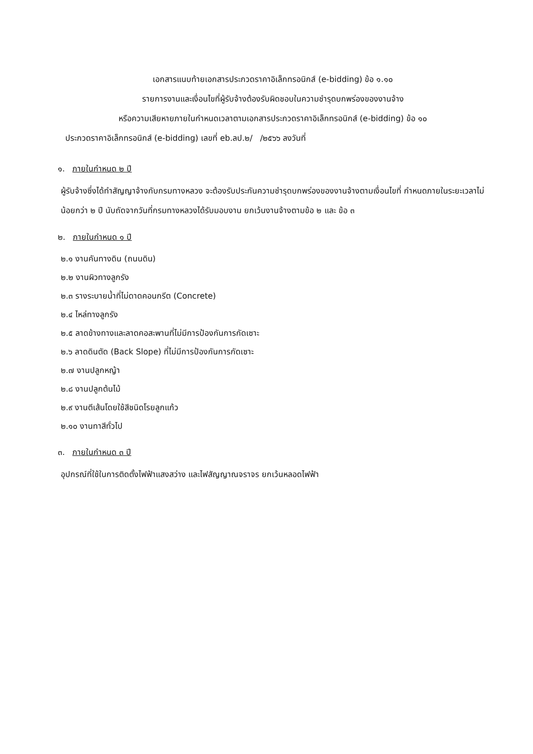เอกสารแนบท้ายเอกสารประกวดราคาอิเล็กทรอนิกส์ (e-bidding) ข้อ ๑.๑๐
รายการงานและเงื่อนไขที่ผู้รับจ้างต้องรับผิดชอบในความชำรุดบกพร่องของงานจ้าง
หรือความเสียหายภายในกำหนดเวลาตามเอกสารประกวดราคาอิเล็กทรอนิกส์ (e-bidding) ข้อ ๑๐
ประกวดราคาอิเล็กทรอนิกส์ (e-bidding) เลขที่ eb.ลป.๒/ /๒๕๖๖ ลงวันที่
๑. ภายในกำหนด ๒ ปี
ผู้รับจ้างซึ่งได้ทำสัญญาจ้างกับกรมทางหลวง จะต้องรับประกันความชำรุดบกพร่องของงานจ้างตามเงื่อนไขที่ กำหนดภายในระยะเวลาไม่น้อยกว่า ๒ ปี นับถัดจากวันที่กรมทางหลวงได้รับมอบงาน ยกเว้นงานจ้างตามข้อ ๒ และ ข้อ ๓
๒. ภายในกำหนด ๑ ปี
๒.๑ งานคันทางดิน (ถนนดิน)
๒.๒ งานผิวทางลูกรัง
๒.๓ รางระบายน้ำที่ไม่ดาดคอนกรีต (Concrete)
๒.๔ ไหล่ทางลูกรัง
๒.๕ ลาดข้างทางและลาดคอสะพานที่ไม่มีการป้องกันการกัดเซาะ
๒.๖ ลาดดินตัด (Back Slope) ที่ไม่มีการป้องกันการกัดเซาะ
๒.๗ งานปลูกหญ้า
๒.๘ งานปลูกต้นไม้
๒.๙ งานตีเส้นโดยใช้สีชนิดโรยลูกแก้ว
๒.๑๐ งานทาสีทั่วไป
๓. ภายในกำหนด ๓ ปี
อุปกรณ์ที่ใช้ในการติดตั้งไฟฟ้าแสงสว่าง และไฟสัญญาณจราจร ยกเว้นหลอดไฟฟ้า